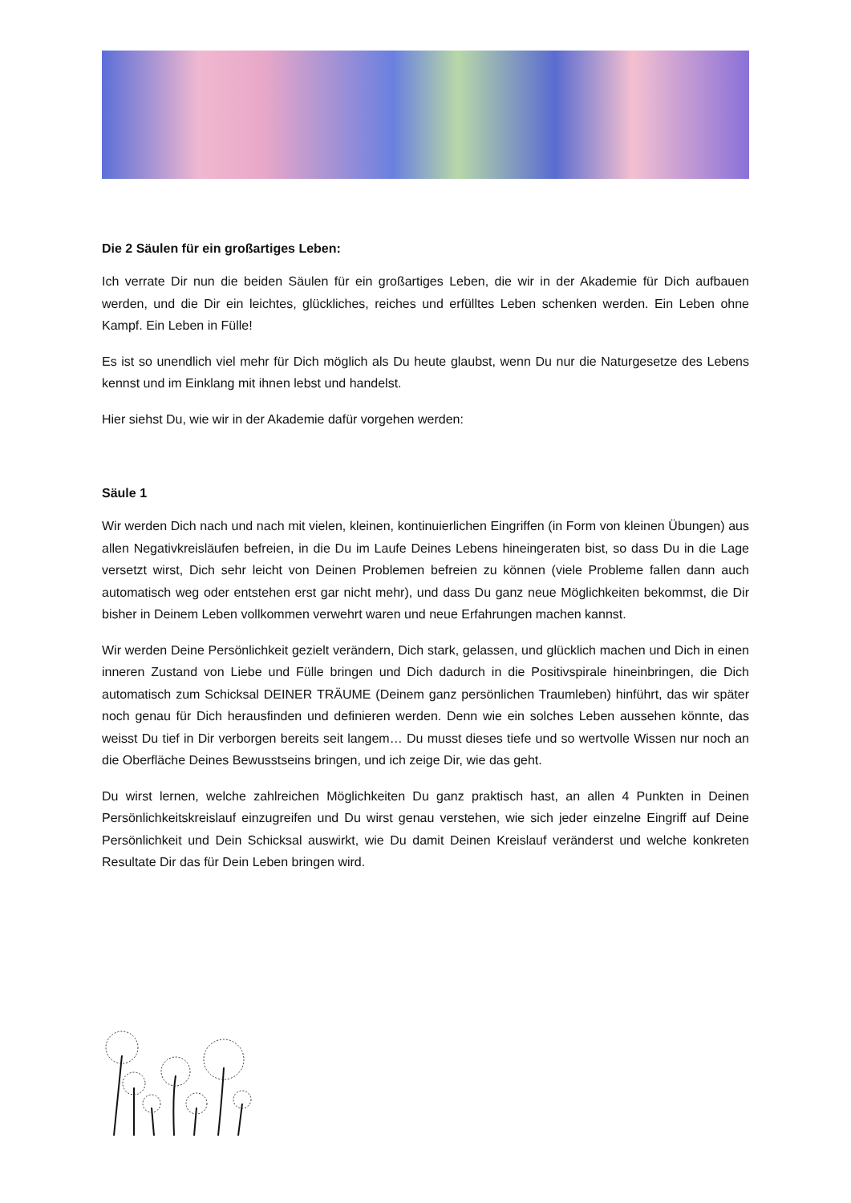Die 2 Säulen für ein großartiges Leben:
Ich verrate Dir nun die beiden Säulen für ein großartiges Leben, die wir in der Akademie für Dich aufbauen werden, und die Dir ein leichtes, glückliches, reiches und erfülltes Leben schenken werden. Ein Leben ohne Kampf. Ein Leben in Fülle!
Es ist so unendlich viel mehr für Dich möglich als Du heute glaubst, wenn Du nur die Naturgesetze des Lebens kennst und im Einklang mit ihnen lebst und handelst.
Hier siehst Du, wie wir in der Akademie dafür vorgehen werden:
Säule 1
Wir werden Dich nach und nach mit vielen, kleinen, kontinuierlichen Eingriffen (in Form von kleinen Übungen) aus allen Negativkreisläufen befreien, in die Du im Laufe Deines Lebens hineingeraten bist, so dass Du in die Lage versetzt wirst, Dich sehr leicht von Deinen Problemen befreien zu können (viele Probleme fallen dann auch automatisch weg oder entstehen erst gar nicht mehr), und dass Du ganz neue Möglichkeiten bekommst, die Dir bisher in Deinem Leben vollkommen verwehrt waren und neue Erfahrungen machen kannst.
Wir werden Deine Persönlichkeit gezielt verändern, Dich stark, gelassen, und glücklich machen und Dich in einen inneren Zustand von Liebe und Fülle bringen und Dich dadurch in die Positivspirale hineinbringen, die Dich automatisch zum Schicksal DEINER TRÄUME (Deinem ganz persönlichen Traumleben) hinführt, das wir später noch genau für Dich herausfinden und definieren werden. Denn wie ein solches Leben aussehen könnte, das weisst Du tief in Dir verborgen bereits seit langem… Du musst dieses tiefe und so wertvolle Wissen nur noch an die Oberfläche Deines Bewusstseins bringen, und ich zeige Dir, wie das geht.
Du wirst lernen, welche zahlreichen Möglichkeiten Du ganz praktisch hast, an allen 4 Punkten in Deinen Persönlichkeitskreislauf einzugreifen und Du wirst genau verstehen, wie sich jeder einzelne Eingriff auf Deine Persönlichkeit und Dein Schicksal auswirkt, wie Du damit Deinen Kreislauf veränderst und welche konkreten Resultate Dir das für Dein Leben bringen wird.